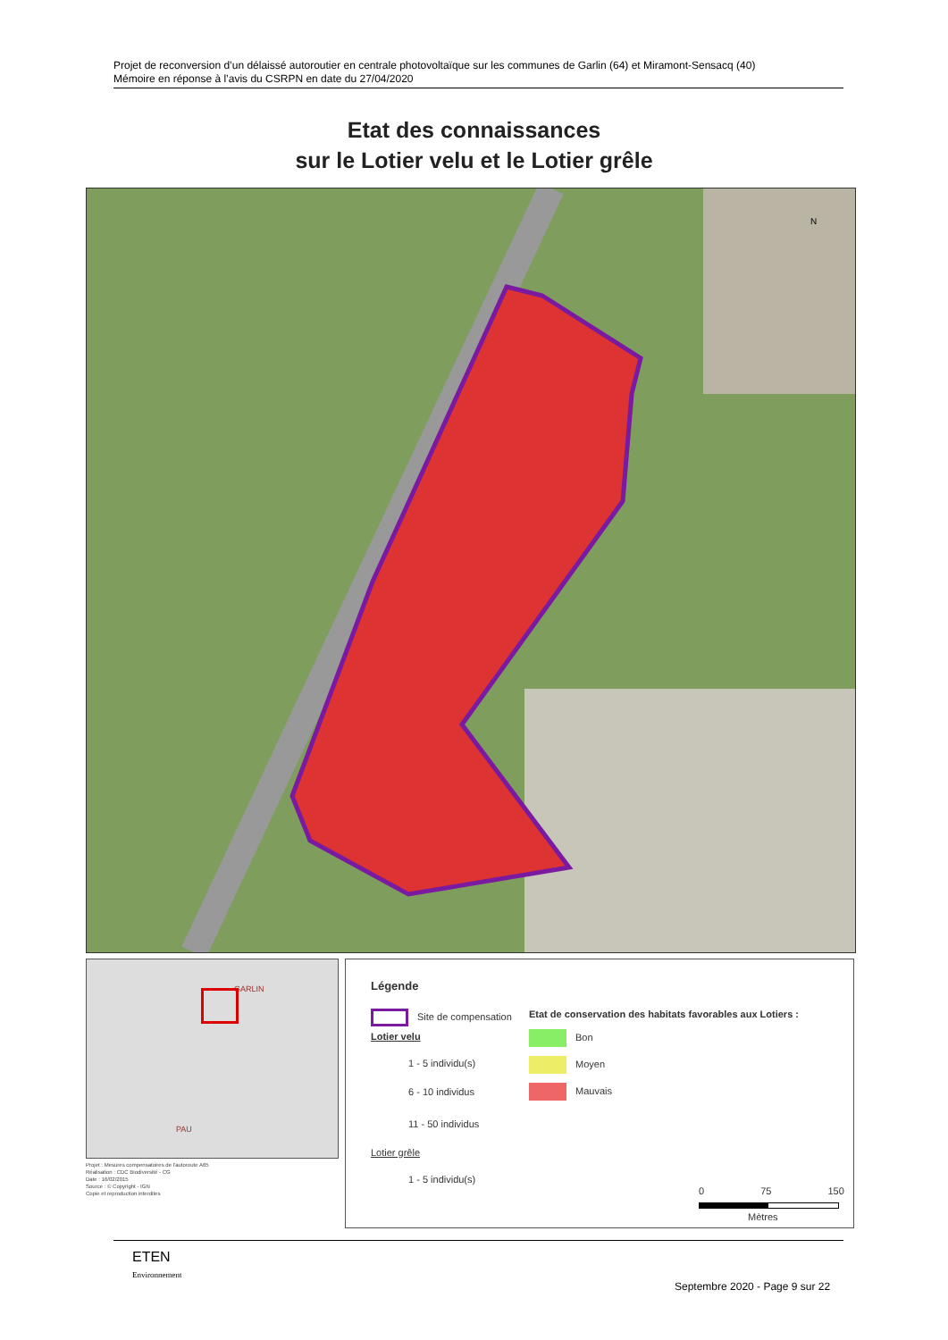Projet de reconversion d’un délaissé autoroutier en centrale photovoltaïque sur les communes de Garlin (64) et Miramont-Sensacq (40)
Mémoire en réponse à l’avis du CSRPN en date du 27/04/2020
Etat des connaissances
sur le Lotier velu et le Lotier grêle
N
GARLIN
PAU
Légende
Site de compensation
Lotier velu
1 - 5 individu(s)
6 - 10 individus
11 - 50 individus
Lotier grêle
1 - 5 individu(s)
Etat de conservation des habitats favorables aux Lotiers :
Bon
Moyen
Mauvais
0 75 150
Mètres
Projet : Mesures compensatoires de l'autoroute A65
Réalisation : CDC Biodiversité - CG
Date : 16/02/2015
Source : © Copyright - IGN
Copie et reproduction interdites
ETEN
Environnement
Septembre 2020 - Page 9 sur 22